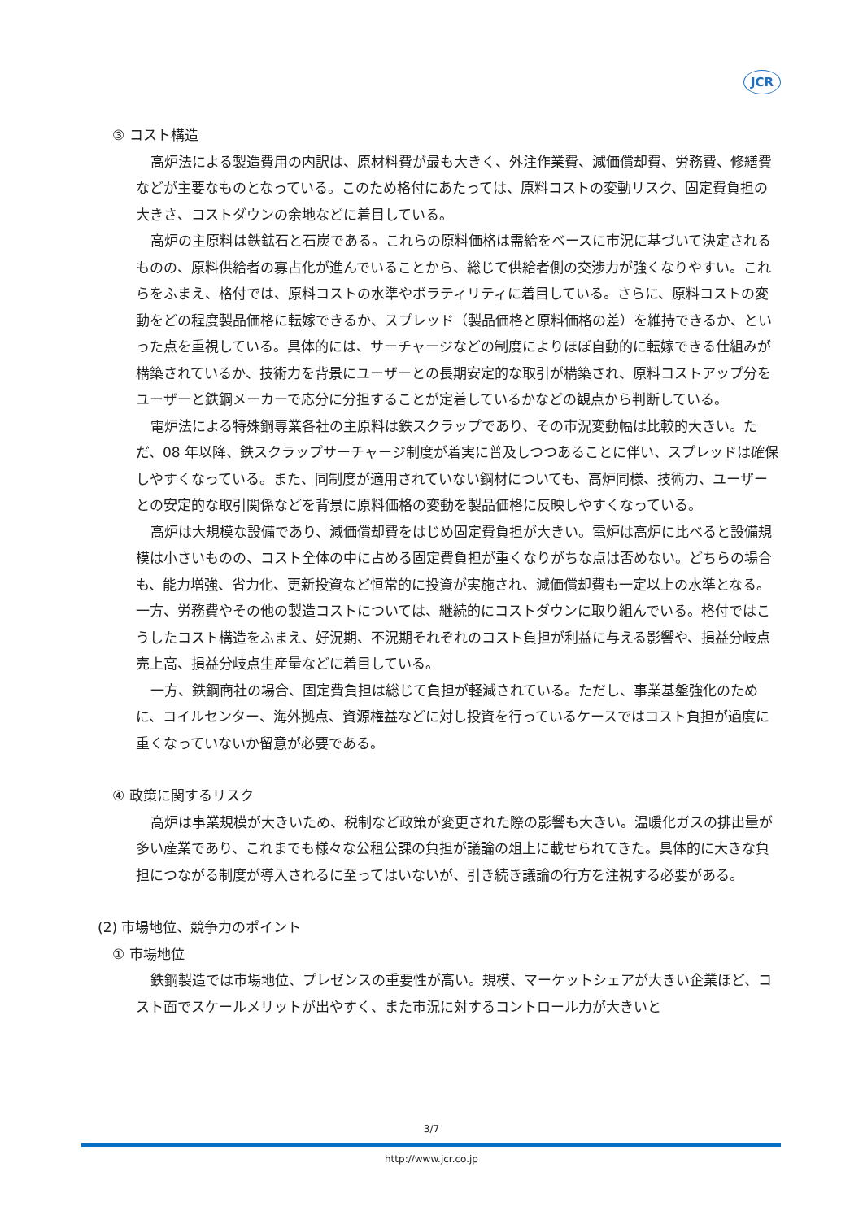JCR
③ コスト構造
高炉法による製造費用の内訳は、原材料費が最も大きく、外注作業費、減価償却費、労務費、修繕費などが主要なものとなっている。このため格付にあたっては、原料コストの変動リスク、固定費負担の大きさ、コストダウンの余地などに着目している。
高炉の主原料は鉄鉱石と石炭である。これらの原料価格は需給をベースに市況に基づいて決定されるものの、原料供給者の寡占化が進んでいることから、総じて供給者側の交渉力が強くなりやすい。これらをふまえ、格付では、原料コストの水準やボラティリティに着目している。さらに、原料コストの変動をどの程度製品価格に転嫁できるか、スプレッド（製品価格と原料価格の差）を維持できるか、といった点を重視している。具体的には、サーチャージなどの制度によりほぼ自動的に転嫁できる仕組みが構築されているか、技術力を背景にユーザーとの長期安定的な取引が構築され、原料コストアップ分をユーザーと鉄鋼メーカーで応分に分担することが定着しているかなどの観点から判断している。
電炉法による特殊鋼専業各社の主原料は鉄スクラップであり、その市況変動幅は比較的大きい。ただ、08 年以降、鉄スクラップサーチャージ制度が着実に普及しつつあることに伴い、スプレッドは確保しやすくなっている。また、同制度が適用されていない鋼材についても、高炉同様、技術力、ユーザーとの安定的な取引関係などを背景に原料価格の変動を製品価格に反映しやすくなっている。
高炉は大規模な設備であり、減価償却費をはじめ固定費負担が大きい。電炉は高炉に比べると設備規模は小さいものの、コスト全体の中に占める固定費負担が重くなりがちな点は否めない。どちらの場合も、能力増強、省力化、更新投資など恒常的に投資が実施され、減価償却費も一定以上の水準となる。一方、労務費やその他の製造コストについては、継続的にコストダウンに取り組んでいる。格付ではこうしたコスト構造をふまえ、好況期、不況期それぞれのコスト負担が利益に与える影響や、損益分岐点売上高、損益分岐点生産量などに着目している。
一方、鉄鋼商社の場合、固定費負担は総じて負担が軽減されている。ただし、事業基盤強化のために、コイルセンター、海外拠点、資源権益などに対し投資を行っているケースではコスト負担が過度に重くなっていないか留意が必要である。
④ 政策に関するリスク
高炉は事業規模が大きいため、税制など政策が変更された際の影響も大きい。温暖化ガスの排出量が多い産業であり、これまでも様々な公租公課の負担が議論の俎上に載せられてきた。具体的に大きな負担につながる制度が導入されるに至ってはいないが、引き続き議論の行方を注視する必要がある。
(2) 市場地位、競争力のポイント
① 市場地位
鉄鋼製造では市場地位、プレゼンスの重要性が高い。規模、マーケットシェアが大きい企業ほど、コスト面でスケールメリットが出やすく、また市況に対するコントロール力が大きいと
3/7
http://www.jcr.co.jp